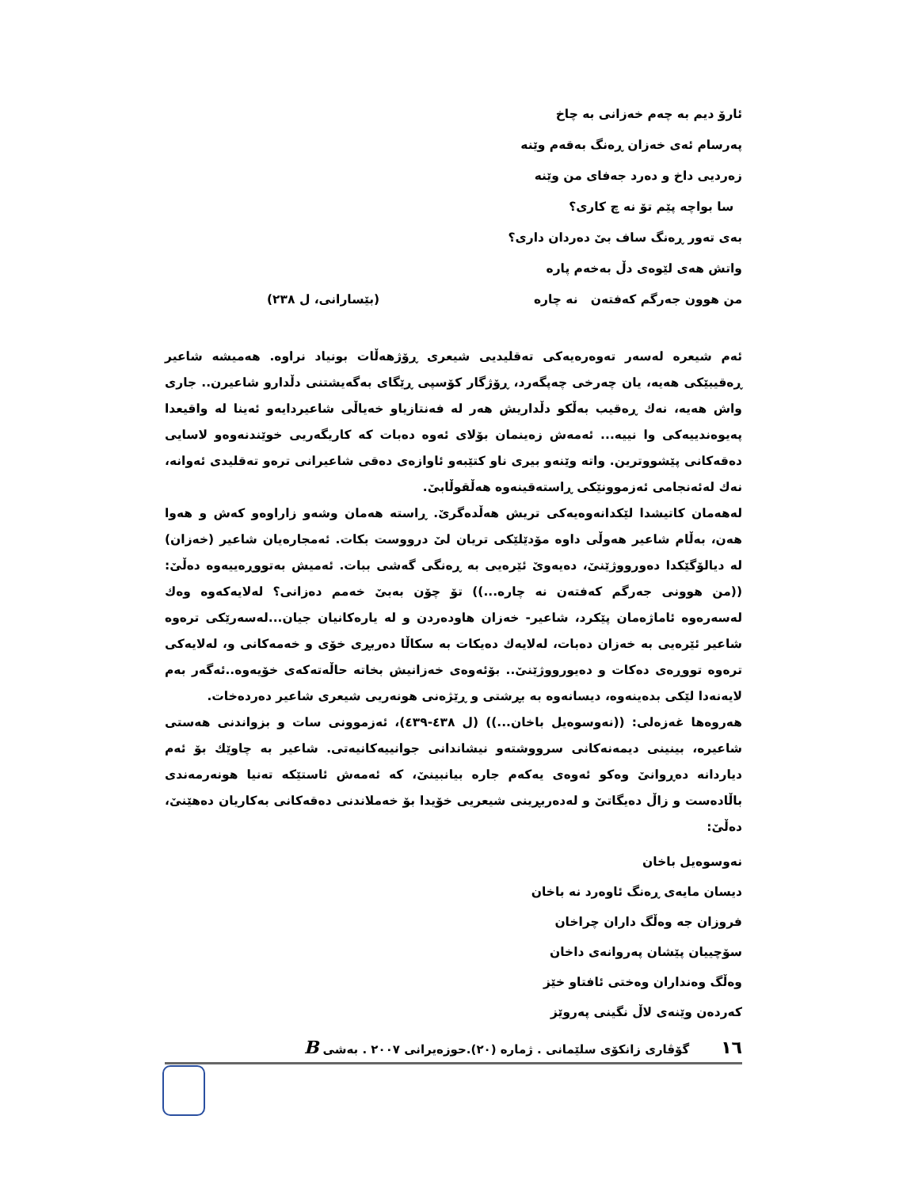ئارۆ دیم بە چەم خەزانی بە چاخ
پەرسام ئەی خەزان ڕەنگ بەقەم وێنە
زەردیی داخ و دەرد جەفای من وێنە
سا بواچە پێم تۆ نە چ کاری؟
بەی تەور ڕەنگ ساف بیٚ دەردان داری؟
واتش هەی لێوەی دڵ بەخەم پارە
من هوون جەرگم کەفتەن نە چارە (بێسارانی، ل ٢٣٨)
ئەم شیعرە لەسەر تەوەرەیەکی تەقلیدیی شیعری ڕۆژهەڵات بونیاد نراوە. هەمیشە شاعیر ڕەقیبێکی هەیە، یان چەرخی چەپگەرد، ڕۆژگار کۆسپی ڕێگای بەگەیشتنی دڵدارو شاعیرن.. جاری واش هەیە، نەك ڕەقیب بەڵکو دڵداریش هەر لە فەنتازیاو خەیاڵی شاعیردایەو ئەینا لە واقیعدا پەیوەندییەکی وا نییە... ئەمەش زەینمان بۆلای ئەوە دەبات کە کاریگەریی خوێندنەوەو لاسایی دەقەکانی پێشووترین. واتە وێنەو بیری ناو کتێبەو ئاوازەی دەقی شاعیرانی ترەو تەقلیدی ئەوانە، نەك لەئەنجامی ئەزموونێکی ڕاستەقینەوە هەڵقوڵابیٚ.
لەهەمان کاتیشدا لێکدانەوەیەکی تریش هەڵدەگریٚ. ڕاستە هەمان وشەو زاراوەو کەش و هەوا هەن، بەڵام شاعیر هەوڵی داوە مۆدێلێکی تریان لیٚ درووست بکات. ئەمجارەیان شاعیر (خەزان) لە دیالۆگێکدا دەورووژێنیٚ، دەیەویٚ ئێرەیی بە ڕەنگی گەشی ببات. ئەمیش بەتووڕەییەوە دەڵیٚ: ((من هوونی جەرگم کەفتەن نە چارە...)) تۆ چۆن بەبیٚ خەمم دەزانی؟ لەلایەکەوە وەك لەسەرەوە ئاماژەمان پێکرد، شاعیر- خەزان هاودەردن و لە یارەکانیان جیان...لەسەرێکی ترەوە شاعیر ئێرەیی بە خەزان دەبات، لەلایەك دەیکات بە سکاڵا دەربڕی خۆی و خەمەکانی و، لەلایەکی ترەوە تووڕەی دەکات و دەیورووژێنیٚ.. بۆئەوەی خەزانیش بخاتە حاڵەتەکەی خۆیەوە..ئەگەر بەم لایەنەدا لێکی بدەینەوە، دیسانەوە بە بڕشتی و ڕێژەنی هونەریی شیعری شاعیر دەردەخات.
هەروەها غەزەلی: ((نەوسوەیل باخان...)) (ل ٤٣٨-٤٣٩)، ئەزموونی سات و بزواندنی هەستی شاعیرە، بینینی دیمەنەکانی سرووشتەو نیشاندانی جوانییەکانیەتی. شاعیر بە چاوێك بۆ ئەم دیاردانە دەڕوانیٚ وەکو ئەوەی یەکەم جارە بیانبینیٚ، کە ئەمەش ئاستێکە تەنیا هونەرمەندی باڵادەست و زاڵ دەیگاتیٚ و لەدەربڕینی شیعریی خۆیدا بۆ خەملاندنی دەقەکانی بەکاریان دەهێنیٚ، دەڵیٚ:
نەوسوەیل باخان
دیسان مایەی ڕەنگ ئاوەرد نە باخان
فروزان جە وەڵگ داران چراخان
سۆچییان پێشان پەروانەی داخان
وەڵگ وەنداران وەختی ئافتاو خێز
کەردەن وێنەی لاڵ نگینی پەروێز
١٦ گۆڤاری زانکۆی سلێمانی . ژمارە (٢٠).حوزەیرانی ٢٠٠٧ . بەشی B